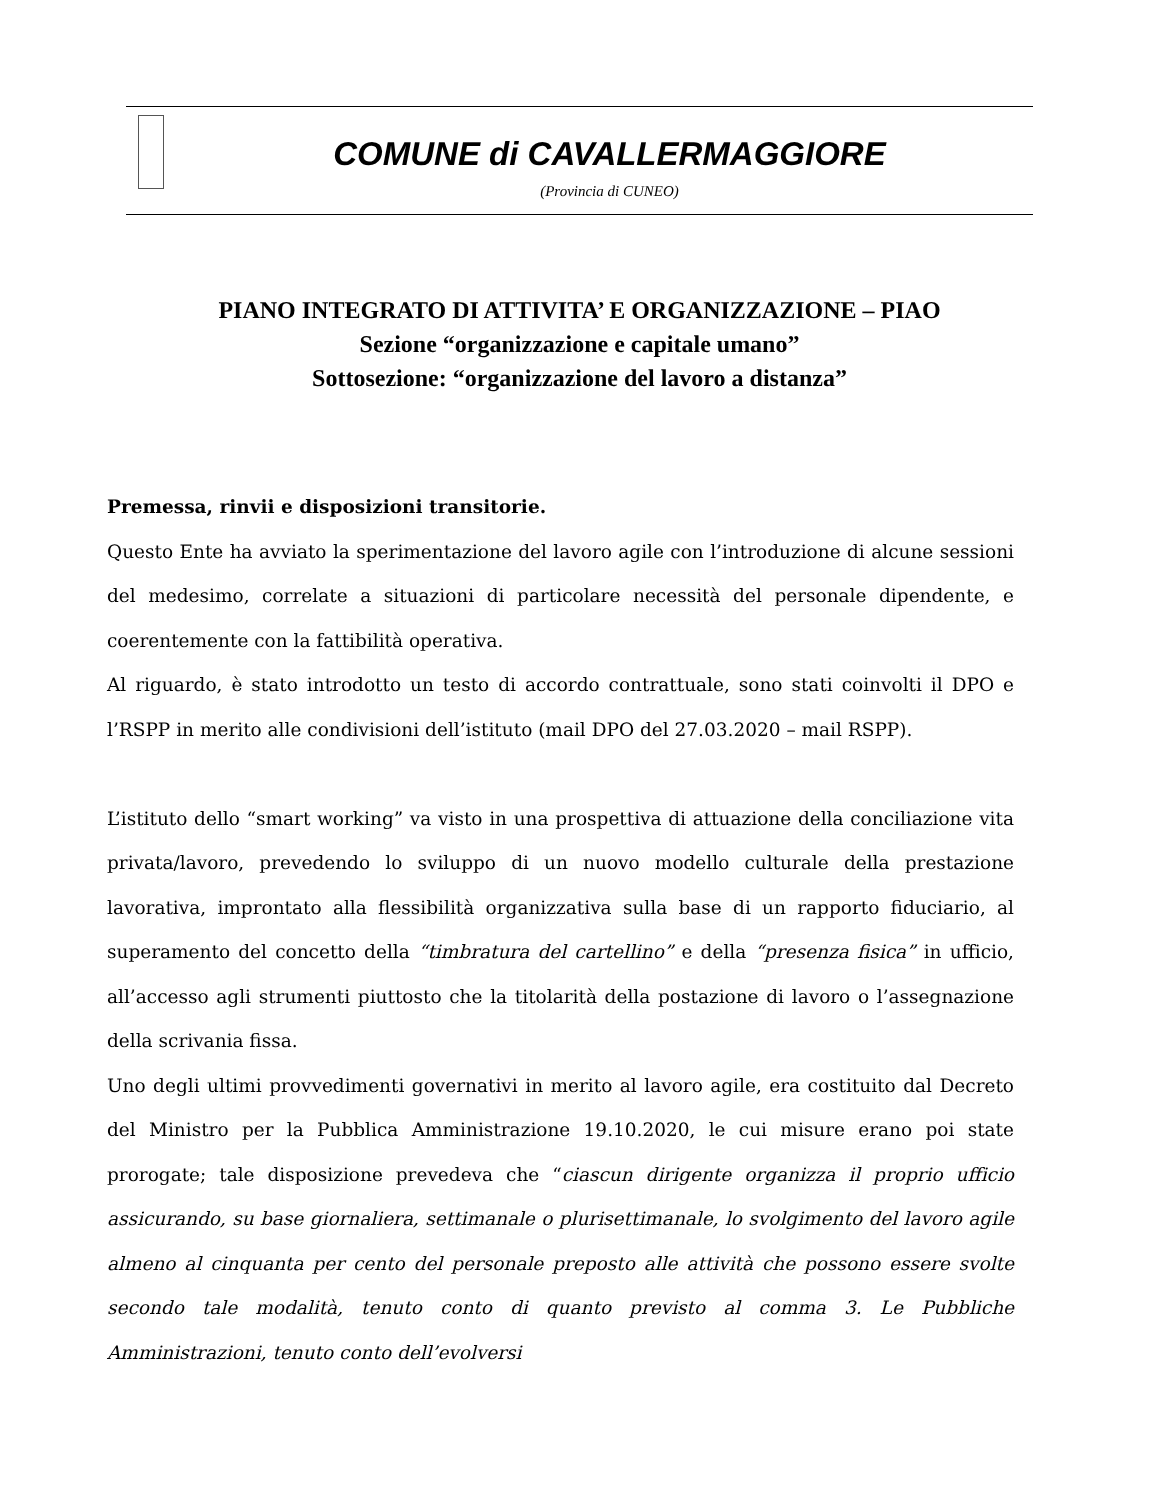COMUNE di CAVALLERMAGGIORE
(Provincia di CUNEO)
PIANO INTEGRATO DI ATTIVITA’ E ORGANIZZAZIONE – PIAO
Sezione “organizzazione e capitale umano”
Sottosezione: “organizzazione del lavoro a distanza”
Premessa, rinvii e disposizioni transitorie.
Questo Ente ha avviato la sperimentazione del lavoro agile con l’introduzione di alcune sessioni del medesimo, correlate a situazioni di particolare necessità del personale dipendente, e coerentemente con la fattibilità operativa.
Al riguardo, è stato introdotto un testo di accordo contrattuale, sono stati coinvolti il DPO e l’RSPP in merito alle condivisioni dell’istituto (mail DPO del 27.03.2020 – mail RSPP).
L’istituto dello “smart working” va visto in una prospettiva di attuazione della conciliazione vita privata/lavoro, prevedendo lo sviluppo di un nuovo modello culturale della prestazione lavorativa, improntato alla flessibilità organizzativa sulla base di un rapporto fiduciario, al superamento del concetto della “timbratura del cartellino” e della “presenza fisica” in ufficio, all’accesso agli strumenti piuttosto che la titolarità della postazione di lavoro o l’assegnazione della scrivania fissa.
Uno degli ultimi provvedimenti governativi in merito al lavoro agile, era costituito dal Decreto del Ministro per la Pubblica Amministrazione 19.10.2020, le cui misure erano poi state prorogate; tale disposizione prevedeva che “ciascun dirigente organizza il proprio ufficio assicurando, su base giornaliera, settimanale o plurisettimanale, lo svolgimento del lavoro agile almeno al cinquanta per cento del personale preposto alle attività che possono essere svolte secondo tale modalità, tenuto conto di quanto previsto al comma 3. Le Pubbliche Amministrazioni, tenuto conto dell’evolversi